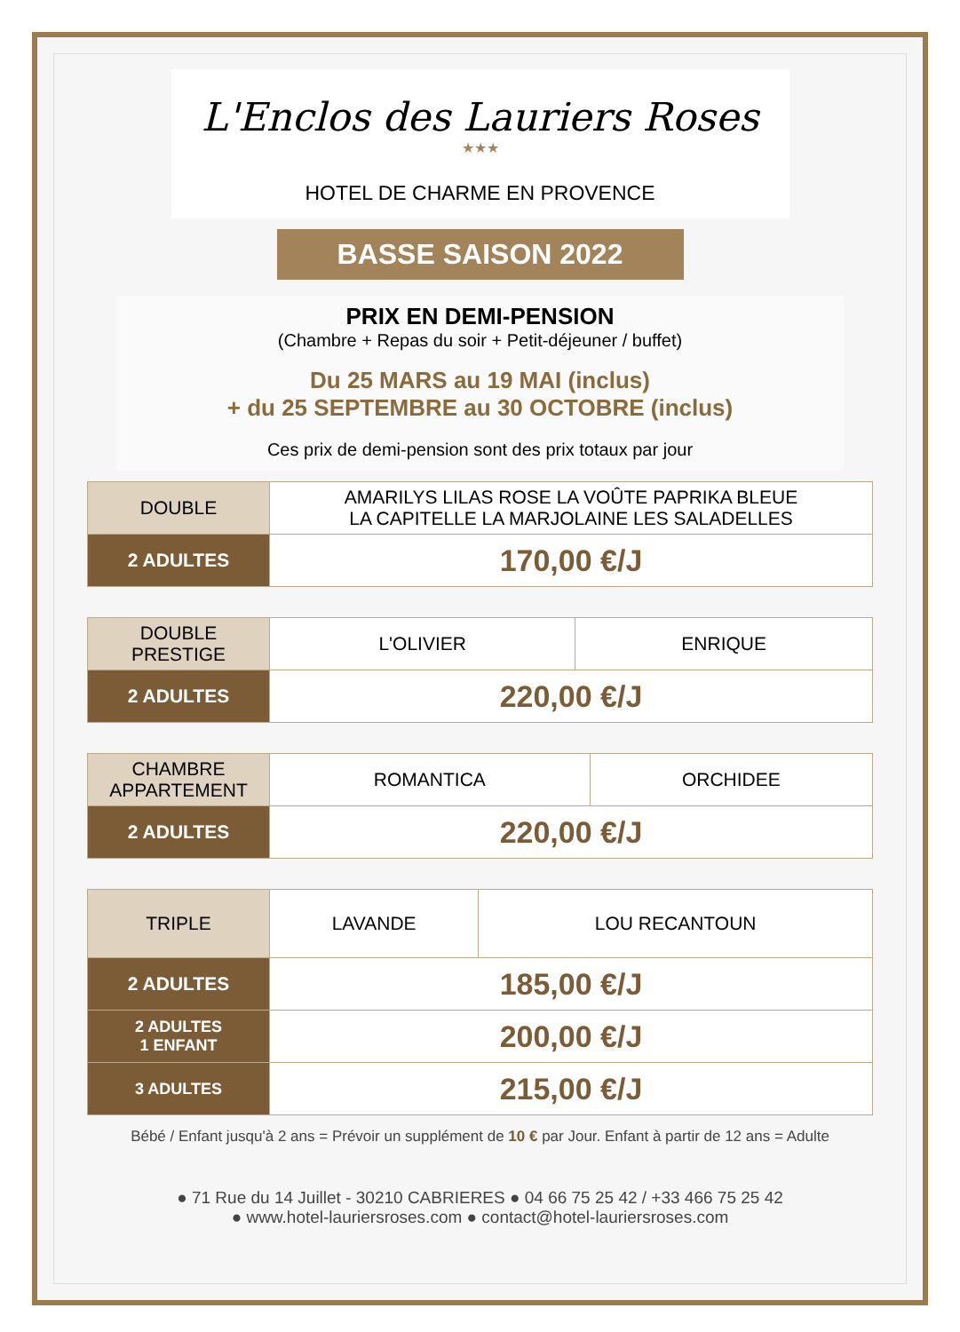L'Enclos des Lauriers Roses
★★★
HOTEL DE CHARME EN PROVENCE
BASSE SAISON 2022
PRIX EN DEMI-PENSION
(Chambre + Repas du soir + Petit-déjeuner / buffet)
Du 25 MARS au 19 MAI (inclus)
+ du 25 SEPTEMBRE au 30 OCTOBRE (inclus)
Ces prix de demi-pension sont des prix totaux par jour
| DOUBLE | AMARILYS LILAS ROSE LA VOÛTE PAPRIKA BLEUE LA CAPITELLE LA MARJOLAINE LES SALADELLES |
| 2 ADULTES | 170,00 €/J |
| DOUBLE PRESTIGE | L'OLIVIER | ENRIQUE |
| 2 ADULTES | 220,00 €/J | |
| CHAMBRE APPARTEMENT | ROMANTICA | ORCHIDEE |
| 2 ADULTES | 220,00 €/J | |
| TRIPLE | LAVANDE | LOU RECANTOUN |
| 2 ADULTES | 185,00 €/J | |
| 2 ADULTES 1 ENFANT | 200,00 €/J | |
| 3 ADULTES | 215,00 €/J | |
Bébé / Enfant jusqu'à 2 ans = Prévoir un supplément de 10 € par Jour. Enfant à partir de 12 ans = Adulte
● 71 Rue du 14 Juillet - 30210 CABRIERES ● 04 66 75 25 42 / +33 466 75 25 42
● www.hotel-lauriersroses.com ● contact@hotel-lauriersroses.com